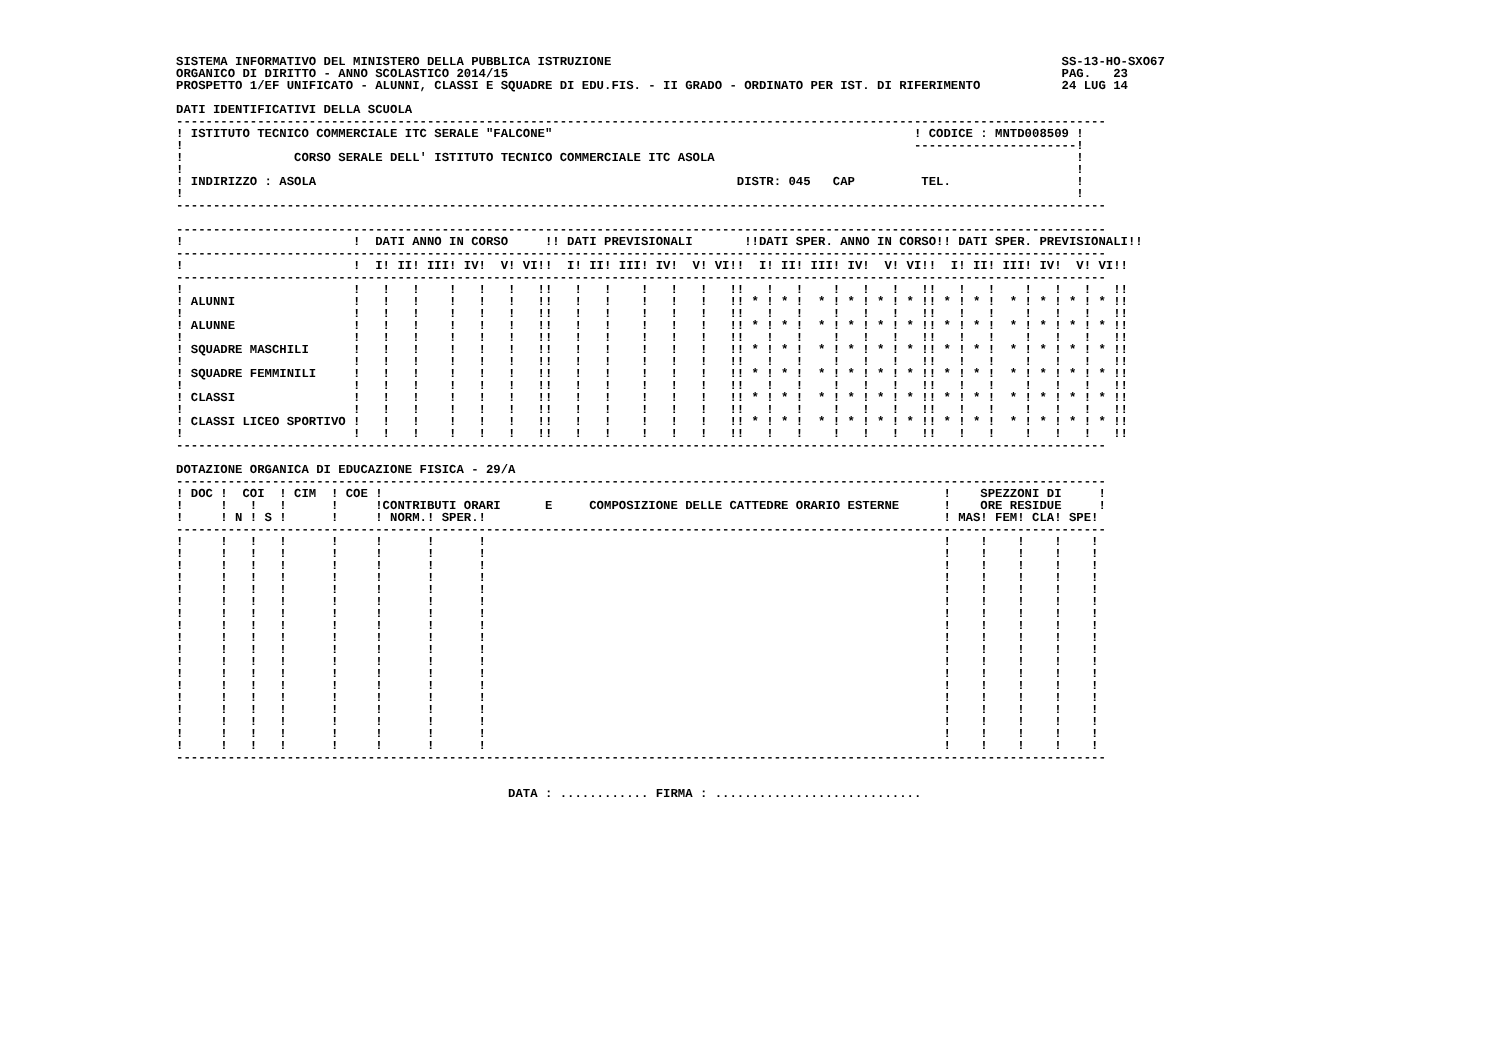SISTEMA INFORMATIVO DEL MINISTERO DELLA PUBBLICA ISTRUZIONE                                                             SS-13-HO-SXO67
ORGANICO DI DIRITTO - ANNO SCOLASTICO 2014/15                                                                           PAG.   23
PROSPETTO 1/EF UNIFICATO - ALUNNI, CLASSI E SQUADRE DI EDU.FIS. - II GRADO - ORDINATO PER IST. DI RIFERIMENTO           24 LUG 14

DATI IDENTIFICATIVI DELLA SCUOLA
------------------------------------------------------------------------------------------------------------------------------
! ISTITUTO TECNICO COMMERCIALE ITC SERALE "FALCONE"                                                 ! CODICE : MNTD008509 !
!                                                                                                   ----------------------!
!               CORSO SERALE DELL' ISTITUTO TECNICO COMMERCIALE ITC ASOLA                                                 !
!                                                                                                                         !
! INDIRIZZO : ASOLA                                                         DISTR: 045   CAP         TEL.                 !
!                                                                                                                         !
------------------------------------------------------------------------------------------------------------------------------

------------------------------------------------------------------------------------------------------------------------------
!                       !  DATI ANNO IN CORSO     !! DATI PREVISIONALI       !!DATI SPER. ANNO IN CORSO!! DATI SPER. PREVISIONALI!!
------------------------------------------------------------------------------------------------------------------------------
!                       !  I! II! III! IV!  V! VI!!  I! II! III! IV!  V! VI!!  I! II! III! IV!  V! VI!!  I! II! III! IV!  V! VI!!
------------------------------------------------------------------------------------------------------------------------------
!                       !   !   !    !   !   !   !!   !   !    !   !   !   !!   !   !    !   !   !   !!   !   !    !   !   !   !!
! ALUNNI                !   !   !    !   !   !   !!   !   !    !   !   !   !! * ! * !  * ! * ! * ! * !! * ! * !  * ! * ! * ! * !!
!                       !   !   !    !   !   !   !!   !   !    !   !   !   !!   !   !    !   !   !   !!   !   !    !   !   !   !!
! ALUNNE                !   !   !    !   !   !   !!   !   !    !   !   !   !! * ! * !  * ! * ! * ! * !! * ! * !  * ! * ! * ! * !!
!                       !   !   !    !   !   !   !!   !   !    !   !   !   !!   !   !    !   !   !   !!   !   !    !   !   !   !!
! SQUADRE MASCHILI      !   !   !    !   !   !   !!   !   !    !   !   !   !! * ! * !  * ! * ! * ! * !! * ! * !  * ! * ! * ! * !!
!                       !   !   !    !   !   !   !!   !   !    !   !   !   !!   !   !    !   !   !   !!   !   !    !   !   !   !!
! SQUADRE FEMMINILI     !   !   !    !   !   !   !!   !   !    !   !   !   !! * ! * !  * ! * ! * ! * !! * ! * !  * ! * ! * ! * !!
!                       !   !   !    !   !   !   !!   !   !    !   !   !   !!   !   !    !   !   !   !!   !   !    !   !   !   !!
! CLASSI                !   !   !    !   !   !   !!   !   !    !   !   !   !! * ! * !  * ! * ! * ! * !! * ! * !  * ! * ! * ! * !!
!                       !   !   !    !   !   !   !!   !   !    !   !   !   !!   !   !    !   !   !   !!   !   !    !   !   !   !!
! CLASSI LICEO SPORTIVO !   !   !    !   !   !   !!   !   !    !   !   !   !! * ! * !  * ! * ! * ! * !! * ! * !  * ! * ! * ! * !!
!                       !   !   !    !   !   !   !!   !   !    !   !   !   !!   !   !    !   !   !   !!   !   !    !   !   !   !!
------------------------------------------------------------------------------------------------------------------------------

DOTAZIONE ORGANICA DI EDUCAZIONE FISICA - 29/A
------------------------------------------------------------------------------------------------------------------------------
! DOC !  COI  ! CIM  ! COE !                                                                            !    SPEZZONI DI     !
!     !   !   !      !     !CONTRIBUTI ORARI      E     COMPOSIZIONE DELLE CATTEDRE ORARIO ESTERNE      !    ORE RESIDUE     !
!     ! N ! S !      !     ! NORM.! SPER.!                                                              ! MAS! FEM! CLA! SPE!
------------------------------------------------------------------------------------------------------------------------------
!     !   !   !      !     !      !      !                                                              !    !    !    !    !
!     !   !   !      !     !      !      !                                                              !    !    !    !    !
!     !   !   !      !     !      !      !                                                              !    !    !    !    !
!     !   !   !      !     !      !      !                                                              !    !    !    !    !
!     !   !   !      !     !      !      !                                                              !    !    !    !    !
!     !   !   !      !     !      !      !                                                              !    !    !    !    !
!     !   !   !      !     !      !      !                                                              !    !    !    !    !
!     !   !   !      !     !      !      !                                                              !    !    !    !    !
!     !   !   !      !     !      !      !                                                              !    !    !    !    !
!     !   !   !      !     !      !      !                                                              !    !    !    !    !
!     !   !   !      !     !      !      !                                                              !    !    !    !    !
!     !   !   !      !     !      !      !                                                              !    !    !    !    !
!     !   !   !      !     !      !      !                                                              !    !    !    !    !
!     !   !   !      !     !      !      !                                                              !    !    !    !    !
!     !   !   !      !     !      !      !                                                              !    !    !    !    !
!     !   !   !      !     !      !      !                                                              !    !    !    !    !
!     !   !   !      !     !      !      !                                                              !    !    !    !    !
!     !   !   !      !     !      !      !                                                              !    !    !    !    !
------------------------------------------------------------------------------------------------------------------------------


                                             DATA : ............ FIRMA : ............................